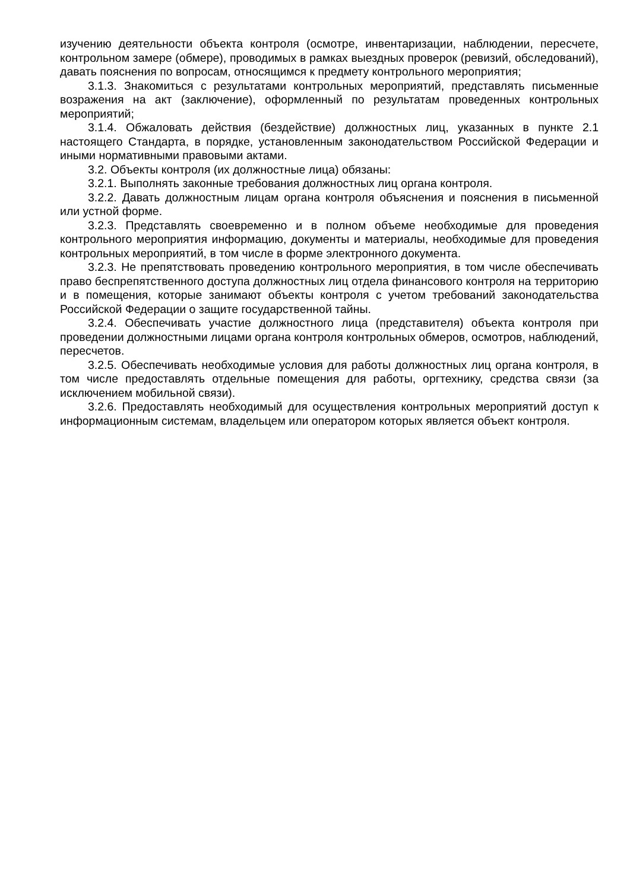изучению деятельности объекта контроля (осмотре, инвентаризации, наблюдении, пересчете, контрольном замере (обмере), проводимых в рамках выездных проверок (ревизий, обследований), давать пояснения по вопросам, относящимся к предмету контрольного мероприятия;
3.1.3. Знакомиться с результатами контрольных мероприятий, представлять письменные возражения на акт (заключение), оформленный по результатам проведенных контрольных мероприятий;
3.1.4. Обжаловать действия (бездействие) должностных лиц, указанных в пункте 2.1 настоящего Стандарта, в порядке, установленным законодательством Российской Федерации и иными нормативными правовыми актами.
3.2. Объекты контроля (их должностные лица) обязаны:
3.2.1. Выполнять законные требования должностных лиц органа контроля.
3.2.2. Давать должностным лицам органа контроля объяснения и пояснения в письменной или устной форме.
3.2.3. Представлять своевременно и в полном объеме необходимые для проведения контрольного мероприятия информацию, документы и материалы, необходимые для проведения контрольных мероприятий, в том числе в форме электронного документа.
3.2.3. Не препятствовать проведению контрольного мероприятия, в том числе обеспечивать право беспрепятственного доступа должностных лиц отдела финансового контроля на территорию и в помещения, которые занимают объекты контроля с учетом требований законодательства Российской Федерации о защите государственной тайны.
3.2.4. Обеспечивать участие должностного лица (представителя) объекта контроля при проведении должностными лицами органа контроля контрольных обмеров, осмотров, наблюдений, пересчетов.
3.2.5. Обеспечивать необходимые условия для работы должностных лиц органа контроля, в том числе предоставлять отдельные помещения для работы, оргтехнику, средства связи (за исключением мобильной связи).
3.2.6. Предоставлять необходимый для осуществления контрольных мероприятий доступ к информационным системам, владельцем или оператором которых является объект контроля.